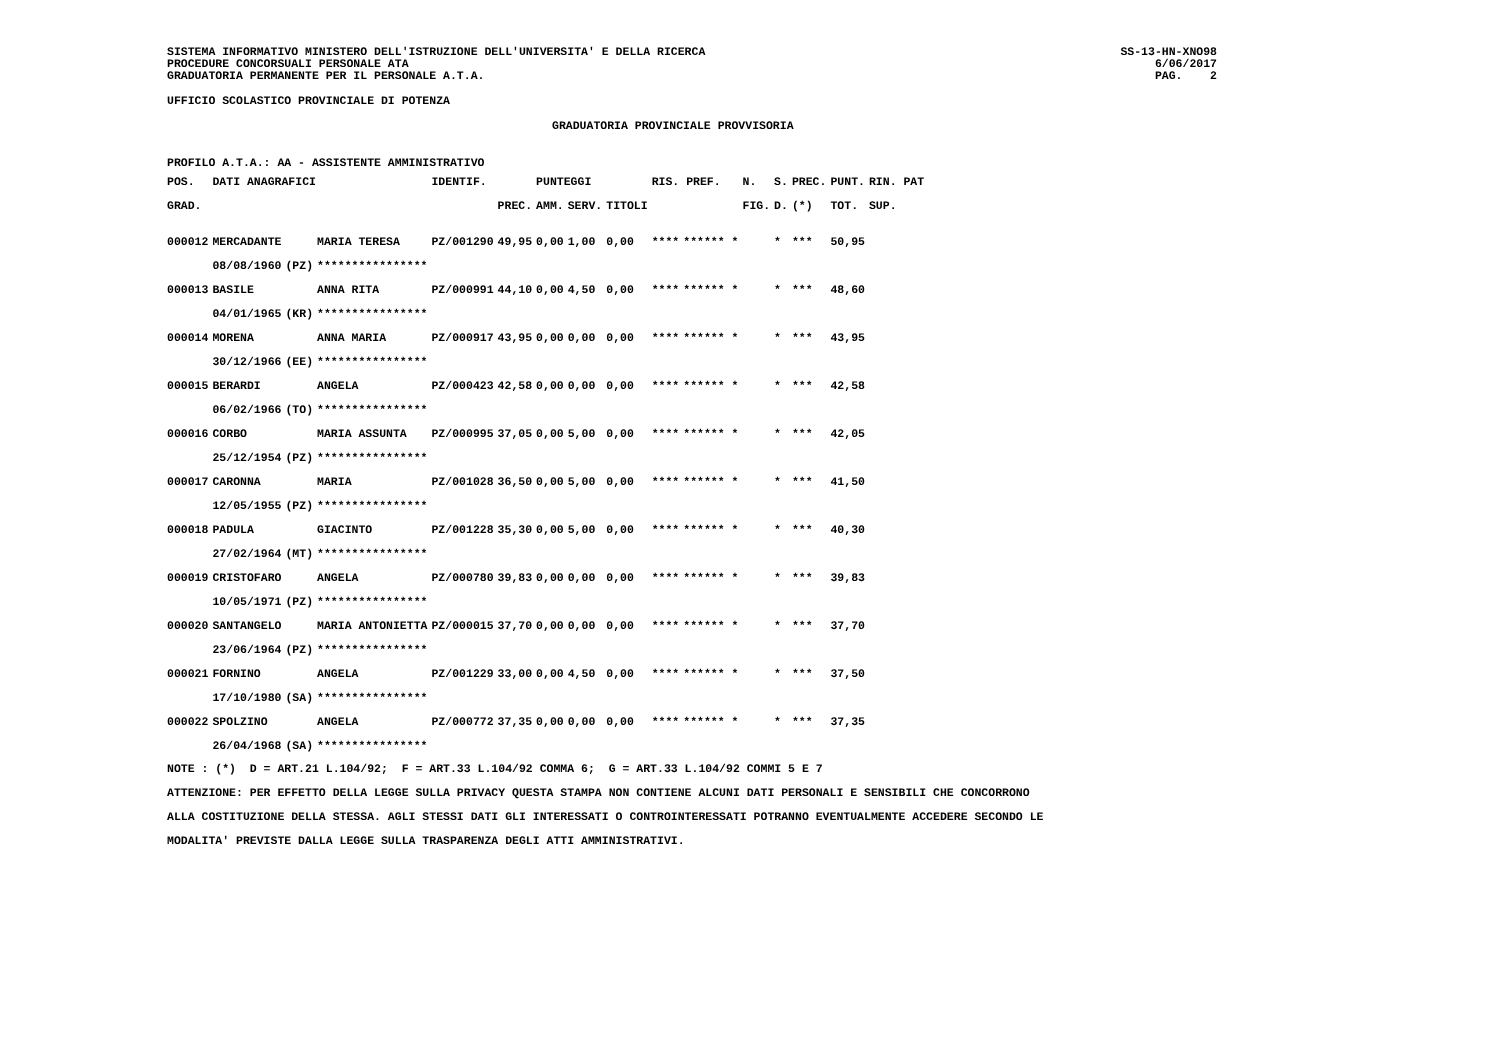SISTEMA INFORMATIVO MINISTERO DELL'ISTRUZIONE DELL'UNIVERSITA' E DELLA RICERCA
PROCEDURE CONCORSUALI PERSONALE ATA
GRADUATORIA PERMANENTE PER IL PERSONALE A.T.A.
SS-13-HN-XNO98
6/06/2017
PAG. 2
UFFICIO SCOLASTICO PROVINCIALE DI POTENZA
GRADUATORIA PROVINCIALE PROVVISORIA
PROFILO A.T.A.: AA - ASSISTENTE AMMINISTRATIVO
| POS. | DATI ANAGRAFICI | | | IDENTIF. | | PUNTEGGI | | | RIS. PREF. | | N. | S. | PREC. | PUNT. | RIN. PAT |
| --- | --- | --- | --- | --- | --- | --- | --- | --- | --- | --- | --- | --- | --- | --- | --- |
| GRAD. | | | | | PREC. | AMM. | SERV. | TITOLI | | | FIG. | D. | (*) | TOT. | SUP. |
| 000012 | MERCADANTE | | MARIA TERESA | PZ/001290 | 49,95 | 0,00 | 1,00 | 0,00 | **** | ****** * | | * | *** | 50,95 | |
| | 08/08/1960 | (PZ) | **************** | | | | | | | | | | | | |
| 000013 | BASILE | | ANNA RITA | PZ/000991 | 44,10 | 0,00 | 4,50 | 0,00 | **** | ****** * | | * | *** | 48,60 | |
| | 04/01/1965 | (KR) | **************** | | | | | | | | | | | | |
| 000014 | MORENA | | ANNA MARIA | PZ/000917 | 43,95 | 0,00 | 0,00 | 0,00 | **** | ****** * | | * | *** | 43,95 | |
| | 30/12/1966 | (EE) | **************** | | | | | | | | | | | | |
| 000015 | BERARDI | | ANGELA | PZ/000423 | 42,58 | 0,00 | 0,00 | 0,00 | **** | ****** * | | * | *** | 42,58 | |
| | 06/02/1966 | (TO) | **************** | | | | | | | | | | | | |
| 000016 | CORBO | | MARIA ASSUNTA | PZ/000995 | 37,05 | 0,00 | 5,00 | 0,00 | **** | ****** * | | * | *** | 42,05 | |
| | 25/12/1954 | (PZ) | **************** | | | | | | | | | | | | |
| 000017 | CARONNA | | MARIA | PZ/001028 | 36,50 | 0,00 | 5,00 | 0,00 | **** | ****** * | | * | *** | 41,50 | |
| | 12/05/1955 | (PZ) | **************** | | | | | | | | | | | | |
| 000018 | PADULA | | GIACINTO | PZ/001228 | 35,30 | 0,00 | 5,00 | 0,00 | **** | ****** * | | * | *** | 40,30 | |
| | 27/02/1964 | (MT) | **************** | | | | | | | | | | | | |
| 000019 | CRISTOFARO | | ANGELA | PZ/000780 | 39,83 | 0,00 | 0,00 | 0,00 | **** | ****** * | | * | *** | 39,83 | |
| | 10/05/1971 | (PZ) | **************** | | | | | | | | | | | | |
| 000020 | SANTANGELO | | MARIA ANTONIETTA | PZ/000015 | 37,70 | 0,00 | 0,00 | 0,00 | **** | ****** * | | * | *** | 37,70 | |
| | 23/06/1964 | (PZ) | **************** | | | | | | | | | | | | |
| 000021 | FORNINO | | ANGELA | PZ/001229 | 33,00 | 0,00 | 4,50 | 0,00 | **** | ****** * | | * | *** | 37,50 | |
| | 17/10/1980 | (SA) | **************** | | | | | | | | | | | | |
| 000022 | SPOLZINO | | ANGELA | PZ/000772 | 37,35 | 0,00 | 0,00 | 0,00 | **** | ****** * | | * | *** | 37,35 | |
| | 26/04/1968 | (SA) | **************** | | | | | | | | | | | | |
NOTE : (*) D = ART.21 L.104/92; F = ART.33 L.104/92 COMMA 6; G = ART.33 L.104/92 COMMI 5 E 7
ATTENZIONE: PER EFFETTO DELLA LEGGE SULLA PRIVACY QUESTA STAMPA NON CONTIENE ALCUNI DATI PERSONALI E SENSIBILI CHE CONCORRONO
ALLA COSTITUZIONE DELLA STESSA. AGLI STESSI DATI GLI INTERESSATI O CONTROINTERESSATI POTRANNO EVENTUALMENTE ACCEDERE SECONDO LE
MODALITA' PREVISTE DALLA LEGGE SULLA TRASPARENZA DEGLI ATTI AMMINISTRATIVI.